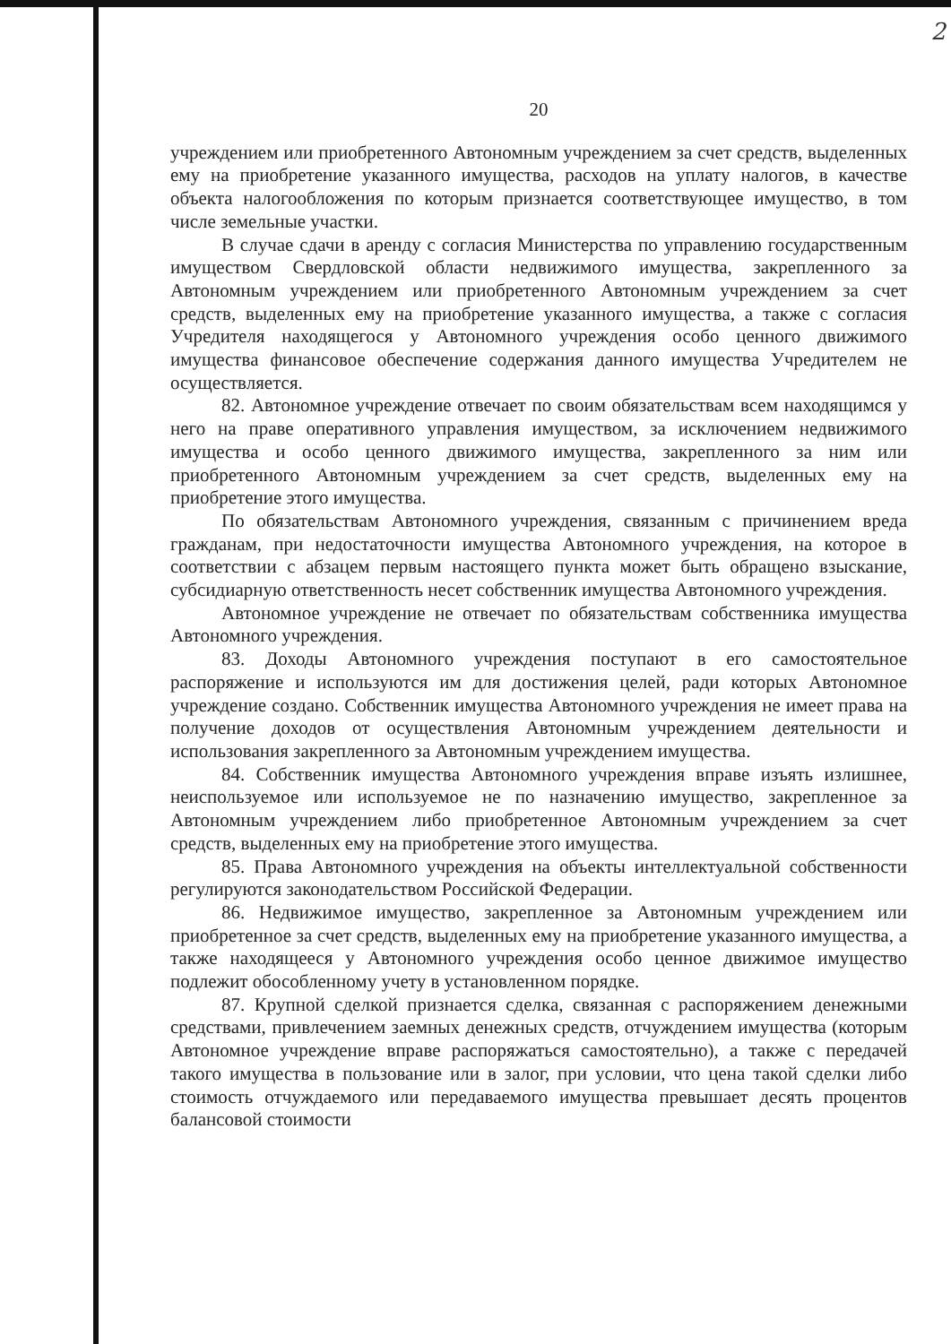2
20
учреждением или приобретенного Автономным учреждением за счет средств, выделенных ему на приобретение указанного имущества, расходов на уплату налогов, в качестве объекта налогообложения по которым признается соответствующее имущество, в том числе земельные участки.
В случае сдачи в аренду с согласия Министерства по управлению государственным имуществом Свердловской области недвижимого имущества, закрепленного за Автономным учреждением или приобретенного Автономным учреждением за счет средств, выделенных ему на приобретение указанного имущества, а также с согласия Учредителя находящегося у Автономного учреждения особо ценного движимого имущества финансовое обеспечение содержания данного имущества Учредителем не осуществляется.
82. Автономное учреждение отвечает по своим обязательствам всем находящимся у него на праве оперативного управления имуществом, за исключением недвижимого имущества и особо ценного движимого имущества, закрепленного за ним или приобретенного Автономным учреждением за счет средств, выделенных ему на приобретение этого имущества.
По обязательствам Автономного учреждения, связанным с причинением вреда гражданам, при недостаточности имущества Автономного учреждения, на которое в соответствии с абзацем первым настоящего пункта может быть обращено взыскание, субсидиарную ответственность несет собственник имущества Автономного учреждения.
Автономное учреждение не отвечает по обязательствам собственника имущества Автономного учреждения.
83. Доходы Автономного учреждения поступают в его самостоятельное распоряжение и используются им для достижения целей, ради которых Автономное учреждение создано. Собственник имущества Автономного учреждения не имеет права на получение доходов от осуществления Автономным учреждением деятельности и использования закрепленного за Автономным учреждением имущества.
84. Собственник имущества Автономного учреждения вправе изъять излишнее, неиспользуемое или используемое не по назначению имущество, закрепленное за Автономным учреждением либо приобретенное Автономным учреждением за счет средств, выделенных ему на приобретение этого имущества.
85. Права Автономного учреждения на объекты интеллектуальной собственности регулируются законодательством Российской Федерации.
86. Недвижимое имущество, закрепленное за Автономным учреждением или приобретенное за счет средств, выделенных ему на приобретение указанного имущества, а также находящееся у Автономного учреждения особо ценное движимое имущество подлежит обособленному учету в установленном порядке.
87. Крупной сделкой признается сделка, связанная с распоряжением денежными средствами, привлечением заемных денежных средств, отчуждением имущества (которым Автономное учреждение вправе распоряжаться самостоятельно), а также с передачей такого имущества в пользование или в залог, при условии, что цена такой сделки либо стоимость отчуждаемого или передаваемого имущества превышает десять процентов балансовой стоимости